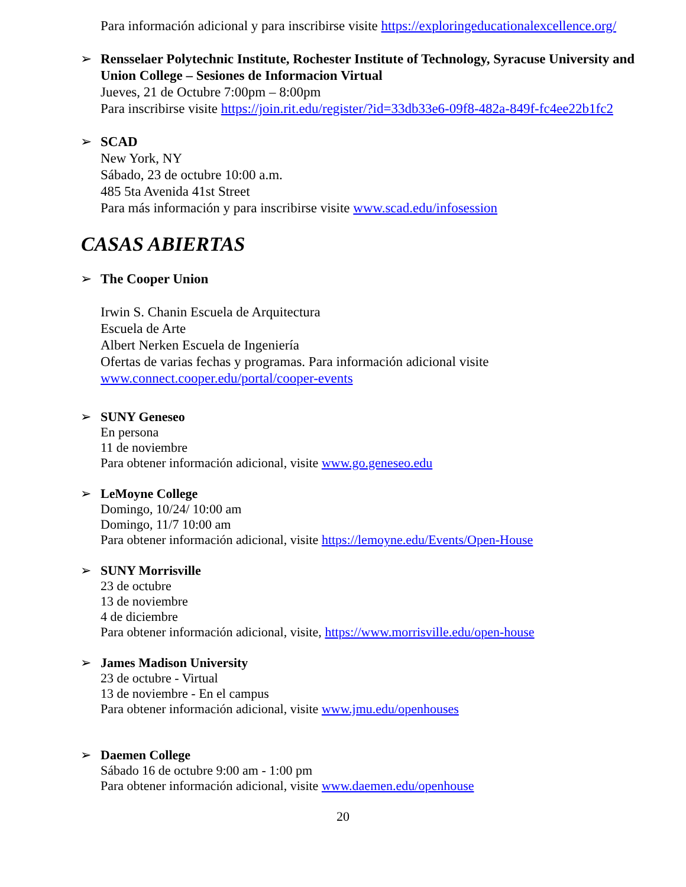Para información adicional y para inscribirse visite https://exploringeducationalexcellence.org/
➢ Rensselaer Polytechnic Institute, Rochester Institute of Technology, Syracuse University and Union College – Sesiones de Informacion Virtual
Jueves, 21 de Octubre 7:00pm – 8:00pm
Para inscribirse visite https://join.rit.edu/register/?id=33db33e6-09f8-482a-849f-fc4ee22b1fc2
➢ SCAD
New York, NY
Sábado, 23 de octubre 10:00 a.m.
485 5ta Avenida 41st Street
Para más información y para inscribirse visite www.scad.edu/infosession
CASAS ABIERTAS
➢ The Cooper Union
Irwin S. Chanin Escuela de Arquitectura
Escuela de Arte
Albert Nerken Escuela de Ingeniería
Ofertas de varias fechas y programas. Para información adicional visite
www.connect.cooper.edu/portal/cooper-events
➢ SUNY Geneseo
En persona
11 de noviembre
Para obtener información adicional, visite www.go.geneseo.edu
➢ LeMoyne College
Domingo, 10/24/ 10:00 am
Domingo, 11/7 10:00 am
Para obtener información adicional, visite https://lemoyne.edu/Events/Open-House
➢ SUNY Morrisville
23 de octubre
13 de noviembre
4 de diciembre
Para obtener información adicional, visite, https://www.morrisville.edu/open-house
➢ James Madison University
23 de octubre - Virtual
13 de noviembre - En el campus
Para obtener información adicional, visite www.jmu.edu/openhouses
➢ Daemen College
Sábado 16 de octubre 9:00 am - 1:00 pm
Para obtener información adicional, visite www.daemen.edu/openhouse
20